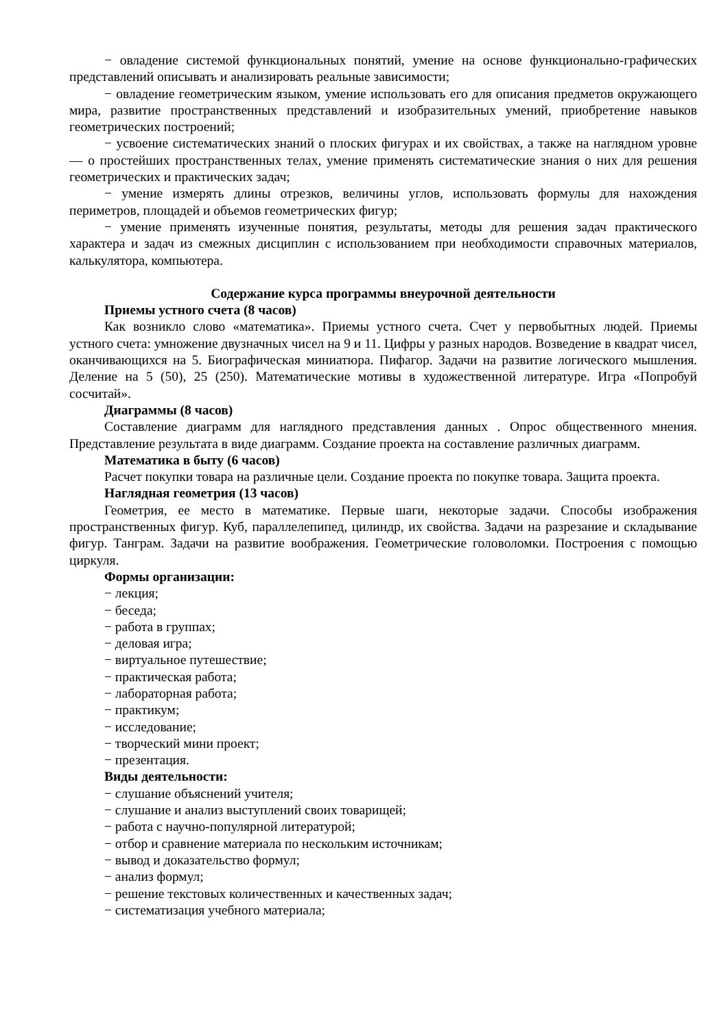− овладение системой функциональных понятий, умение на основе функционально-графических представлений описывать и анализировать реальные зависимости;
− овладение геометрическим языком, умение использовать его для описания предметов окружающего мира, развитие пространственных представлений и изобразительных умений, приобретение навыков геометрических построений;
− усвоение систематических знаний о плоских фигурах и их свойствах, а также на наглядном уровне — о простейших пространственных телах, умение применять систематические знания о них для решения геометрических и практических задач;
− умение измерять длины отрезков, величины углов, использовать формулы для нахождения периметров, площадей и объемов геометрических фигур;
− умение применять изученные понятия, результаты, методы для решения задач практического характера и задач из смежных дисциплин с использованием при необходимости справочных материалов, калькулятора, компьютера.
Содержание курса программы внеурочной деятельности
Приемы устного счета (8 часов)
Как возникло слово «математика». Приемы устного счета. Счет у первобытных людей. Приемы устного счета: умножение двузначных чисел на 9 и 11. Цифры у разных народов. Возведение в квадрат чисел, оканчивающихся на 5. Биографическая миниатюра. Пифагор. Задачи на развитие логического мышления. Деление на 5 (50), 25 (250). Математические мотивы в художественной литературе. Игра «Попробуй сосчитай».
Диаграммы (8 часов)
Составление диаграмм для наглядного представления данных . Опрос общественного мнения. Представление результата в виде диаграмм. Создание проекта на составление различных диаграмм.
Математика в быту (6 часов)
Расчет покупки товара на различные цели. Создание проекта по покупке товара. Защита проекта.
Наглядная геометрия (13 часов)
Геометрия, ее место в математике. Первые шаги, некоторые задачи. Способы изображения пространственных фигур. Куб, параллелепипед, цилиндр, их свойства. Задачи на разрезание и складывание фигур. Танграм. Задачи на развитие воображения. Геометрические головоломки. Построения с помощью циркуля.
Формы организации:
− лекция;
− беседа;
− работа в группах;
− деловая игра;
− виртуальное путешествие;
− практическая работа;
− лабораторная работа;
− практикум;
− исследование;
− творческий мини проект;
− презентация.
Виды деятельности:
− слушание объяснений учителя;
− слушание и анализ выступлений своих товарищей;
− работа с научно-популярной литературой;
− отбор и сравнение материала по нескольким источникам;
− вывод и доказательство формул;
− анализ формул;
− решение текстовых количественных и качественных задач;
− систематизация учебного материала;